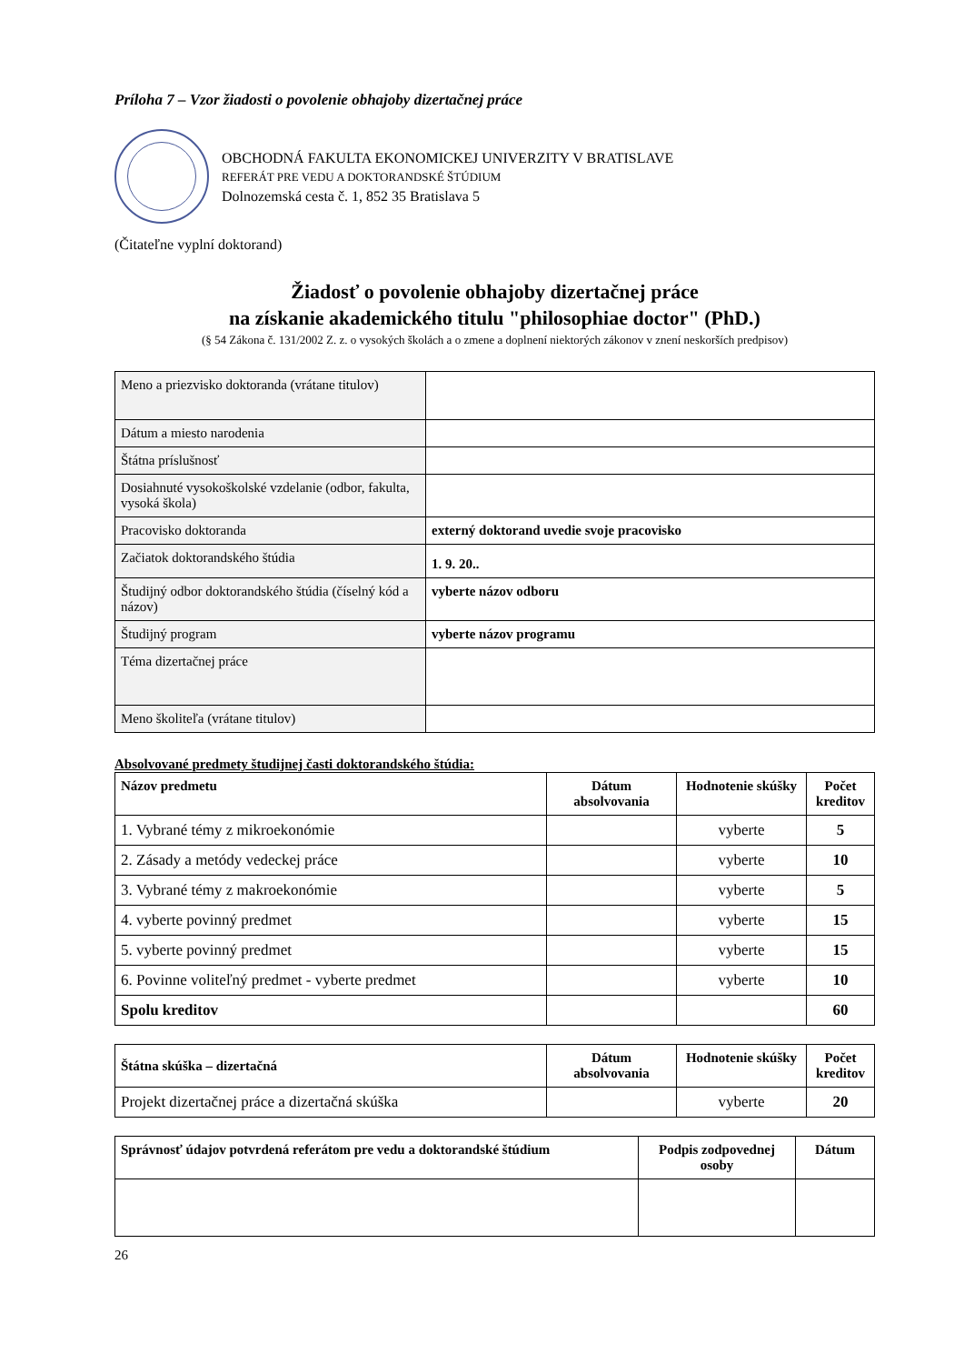Príloha 7 – Vzor žiadosti o povolenie obhajoby dizertačnej práce
OBCHODNÁ FAKULTA EKONOMICKEJ UNIVERZITY V BRATISLAVE
REFERÁT PRE VEDU A DOKTORANDSKÉ ŠTÚDIUM
Dolnozemská cesta č. 1, 852 35 Bratislava 5
(Čitateľne vyplní doktorand)
Žiadosť o povolenie obhajoby dizertačnej práce
na získanie akademického titulu "philosophiae doctor" (PhD.)
(§ 54 Zákona č. 131/2002 Z. z. o vysokých školách a o zmene a doplnení niektorých zákonov v znení neskorších predpisov)
| Meno a priezvisko doktoranda (vrátane titulov) | |
| Dátum a miesto narodenia | |
| Štátna príslušnosť | |
| Dosiahnuté vysokoškolské vzdelanie (odbor, fakulta, vysoká škola) | |
| Pracovisko doktoranda | externý doktorand uvedie svoje pracovisko |
| Začiatok doktorandského štúdia | 1. 9. 20.. |
| Študijný odbor doktorandského štúdia (číselný kód a názov) | vyberte názov odboru |
| Študijný program | vyberte názov programu |
| Téma dizertačnej práce | |
| Meno školiteľa (vrátane titulov) | |
Absolvované predmety študijnej časti doktorandského štúdia:
| Názov predmetu | Dátum absolvovania | Hodnotenie skúšky | Počet kreditov |
| --- | --- | --- | --- |
| 1. Vybrané témy z mikroekonómie | | vyberte | 5 |
| 2. Zásady a metódy vedeckej práce | | vyberte | 10 |
| 3. Vybrané témy z makroekonómie | | vyberte | 5 |
| 4. vyberte povinný predmet | | vyberte | 15 |
| 5. vyberte povinný predmet | | vyberte | 15 |
| 6. Povinne voliteľný predmet - vyberte predmet | | vyberte | 10 |
| Spolu kreditov | | | 60 |
| Štátna skúška – dizertačná | Dátum absolvovania | Hodnotenie skúšky | Počet kreditov |
| --- | --- | --- | --- |
| Projekt dizertačnej práce a dizertačná skúška | | vyberte | 20 |
| Správnosť údajov potvrdená referátom pre vedu a doktorandské štúdium | Podpis zodpovednej osoby | Dátum |
| --- | --- | --- |
26